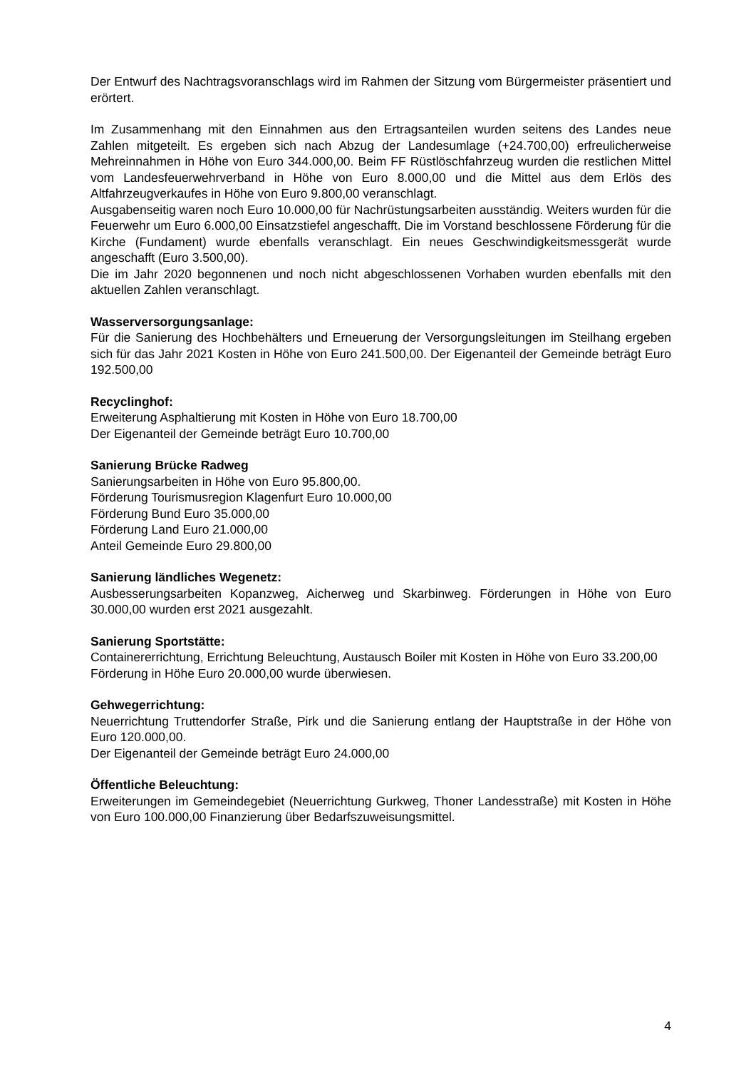Der Entwurf des Nachtragsvoranschlags wird im Rahmen der Sitzung vom Bürgermeister präsentiert und erörtert.
Im Zusammenhang mit den Einnahmen aus den Ertragsanteilen wurden seitens des Landes neue Zahlen mitgeteilt. Es ergeben sich nach Abzug der Landesumlage (+24.700,00) erfreulicherweise Mehreinnahmen in Höhe von Euro 344.000,00. Beim FF Rüstlöschfahrzeug wurden die restlichen Mittel vom Landesfeuerwehrverband in Höhe von Euro 8.000,00 und die Mittel aus dem Erlös des Altfahrzeugverkaufes in Höhe von Euro 9.800,00 veranschlagt.
Ausgabenseitig waren noch Euro 10.000,00 für Nachrüstungsarbeiten ausständig. Weiters wurden für die Feuerwehr um Euro 6.000,00 Einsatzstiefel angeschafft. Die im Vorstand beschlossene Förderung für die Kirche (Fundament) wurde ebenfalls veranschlagt. Ein neues Geschwindigkeitsmessgerät wurde angeschafft (Euro 3.500,00).
Die im Jahr 2020 begonnenen und noch nicht abgeschlossenen Vorhaben wurden ebenfalls mit den aktuellen Zahlen veranschlagt.
Wasserversorgungsanlage:
Für die Sanierung des Hochbehälters und Erneuerung der Versorgungsleitungen im Steilhang ergeben sich für das Jahr 2021 Kosten in Höhe von Euro 241.500,00. Der Eigenanteil der Gemeinde beträgt Euro 192.500,00
Recyclinghof:
Erweiterung Asphaltierung mit Kosten in Höhe von Euro 18.700,00
Der Eigenanteil der Gemeinde beträgt Euro 10.700,00
Sanierung Brücke Radweg
Sanierungsarbeiten in Höhe von Euro 95.800,00.
Förderung Tourismusregion Klagenfurt Euro 10.000,00
Förderung Bund Euro 35.000,00
Förderung Land Euro 21.000,00
Anteil Gemeinde Euro 29.800,00
Sanierung ländliches Wegenetz:
Ausbesserungsarbeiten Kopanzweg, Aicherweg und Skarbinweg. Förderungen in Höhe von Euro 30.000,00 wurden erst 2021 ausgezahlt.
Sanierung Sportstätte:
Containererrichtung, Errichtung Beleuchtung, Austausch Boiler mit Kosten in Höhe von Euro 33.200,00
Förderung in Höhe Euro 20.000,00 wurde überwiesen.
Gehwegerrichtung:
Neuerrichtung Truttendorfer Straße, Pirk und die Sanierung entlang der Hauptstraße in der Höhe von Euro 120.000,00.
Der Eigenanteil der Gemeinde beträgt Euro 24.000,00
Öffentliche Beleuchtung:
Erweiterungen im Gemeindegebiet (Neuerrichtung Gurkweg, Thoner Landesstraße) mit Kosten in Höhe von Euro 100.000,00 Finanzierung über Bedarfszuweisungsmittel.
4